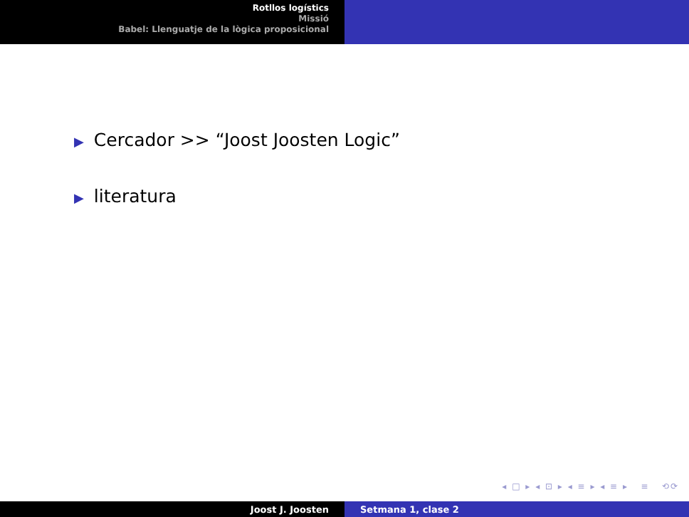Rotllos logístics
Missió
Babel: Llenguatje de la lògica proposicional
▶ Cercador >> “Joost Joosten Logic”
▶ literatura
◂ □ ▸ ◂ ⊡ ▸ ◂ ≡ ▸ ◂ ≡ ▸ ≡ ⟲⟳
Joost J. Joosten Setmana 1, clase 2